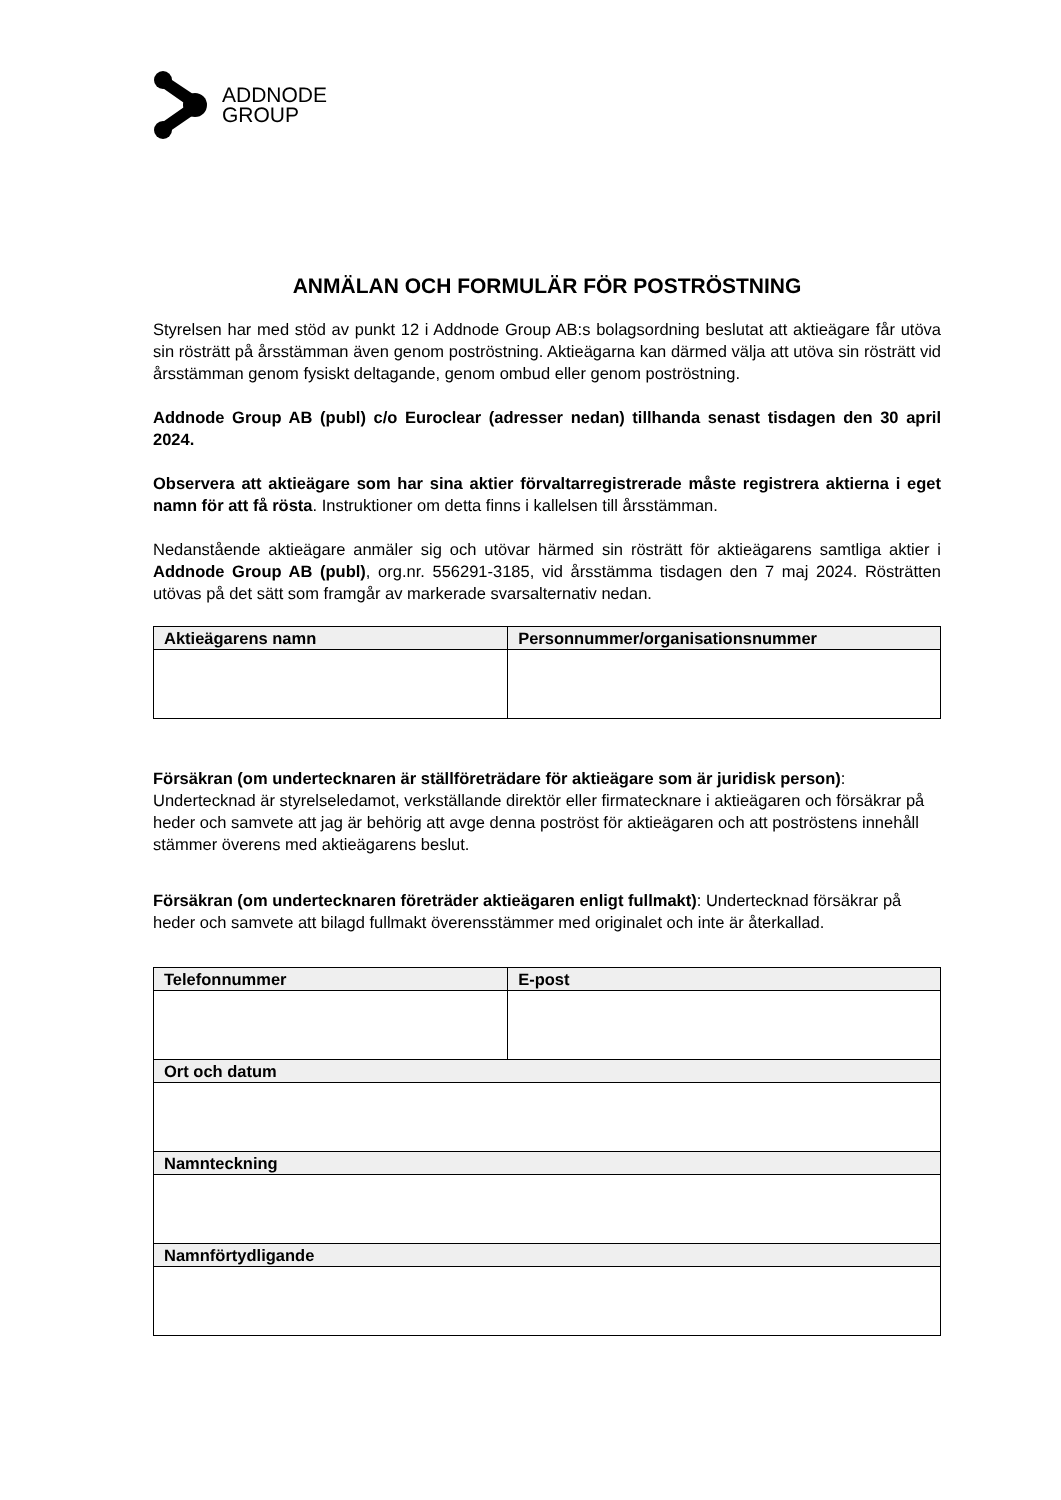ADDNODE
GROUP
ANMÄLAN OCH FORMULÄR FÖR POSTRÖSTNING
Styrelsen har med stöd av punkt 12 i Addnode Group AB:s bolagsordning beslutat att aktieägare får utöva sin rösträtt på årsstämman även genom poströstning. Aktieägarna kan därmed välja att utöva sin rösträtt vid årsstämman genom fysiskt deltagande, genom ombud eller genom poströstning.
Addnode Group AB (publ) c/o Euroclear (adresser nedan) tillhanda senast tisdagen den 30 april 2024.
Observera att aktieägare som har sina aktier förvaltarregistrerade måste registrera aktierna i eget namn för att få rösta. Instruktioner om detta finns i kallelsen till årsstämman.
Nedanstående aktieägare anmäler sig och utövar härmed sin rösträtt för aktieägarens samtliga aktier i Addnode Group AB (publ), org.nr. 556291-3185, vid årsstämma tisdagen den 7 maj 2024. Rösträtten utövas på det sätt som framgår av markerade svarsalternativ nedan.
| Aktieägarens namn | Personnummer/organisationsnummer |
| --- | --- |
Försäkran (om undertecknaren är ställföreträdare för aktieägare som är juridisk person): Undertecknad är styrelseledamot, verkställande direktör eller firmatecknare i aktieägaren och försäkrar på heder och samvete att jag är behörig att avge denna poströst för aktieägaren och att poströstens innehåll stämmer överens med aktieägarens beslut.
Försäkran (om undertecknaren företräder aktieägaren enligt fullmakt): Undertecknad försäkrar på heder och samvete att bilagd fullmakt överensstämmer med originalet och inte är återkallad.
| Telefonnummer | E-post |
| --- | --- |
| Ort och datum | |
| Namnteckning | |
| Namnförtydligande | |